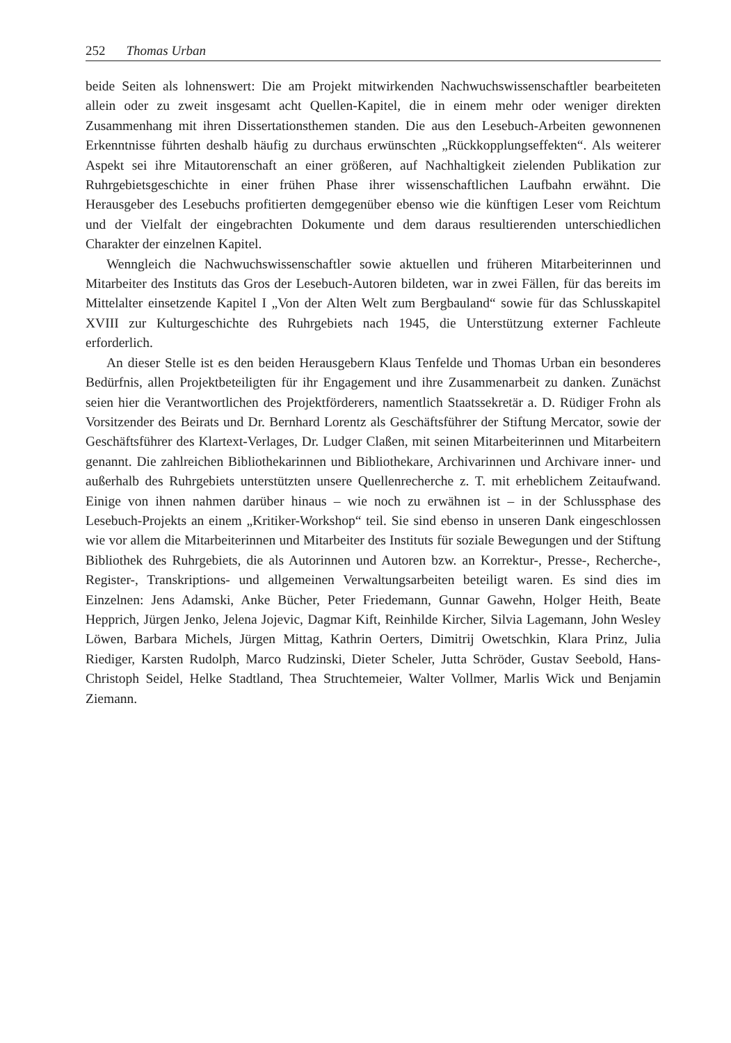252 Thomas Urban
beide Seiten als lohnenswert: Die am Projekt mitwirkenden Nachwuchswissenschaftler bearbeiteten allein oder zu zweit insgesamt acht Quellen-Kapitel, die in einem mehr oder weniger direkten Zusammenhang mit ihren Dissertationsthemen standen. Die aus den Lesebuch-Arbeiten gewonnenen Erkenntnisse führten deshalb häufig zu durchaus erwünschten „Rückkopplungseffekten“. Als weiterer Aspekt sei ihre Mitautorenschaft an einer größeren, auf Nachhaltigkeit zielenden Publikation zur Ruhrgebietsgeschichte in einer frühen Phase ihrer wissenschaftlichen Laufbahn erwähnt. Die Herausgeber des Lesebuchs profitierten demgegenüber ebenso wie die künftigen Leser vom Reichtum und der Vielfalt der eingebrachten Dokumente und dem daraus resultierenden unterschiedlichen Charakter der einzelnen Kapitel.
Wenngleich die Nachwuchswissenschaftler sowie aktuellen und früheren Mitarbeiterinnen und Mitarbeiter des Instituts das Gros der Lesebuch-Autoren bildeten, war in zwei Fällen, für das bereits im Mittelalter einsetzende Kapitel I „Von der Alten Welt zum Bergbauland“ sowie für das Schlusskapitel XVIII zur Kulturgeschichte des Ruhrgebiets nach 1945, die Unterstützung externer Fachleute erforderlich.
An dieser Stelle ist es den beiden Herausgebern Klaus Tenfelde und Thomas Urban ein besonderes Bedürfnis, allen Projektbeteiligten für ihr Engagement und ihre Zusammenarbeit zu danken. Zunächst seien hier die Verantwortlichen des Projektförderers, namentlich Staatssekretär a. D. Rüdiger Frohn als Vorsitzender des Beirats und Dr. Bernhard Lorentz als Geschäftsführer der Stiftung Mercator, sowie der Geschäftsführer des Klartext-Verlages, Dr. Ludger Claßen, mit seinen Mitarbeiterinnen und Mitarbeitern genannt. Die zahlreichen Bibliothekarinnen und Bibliothekare, Archivarinnen und Archivare inner- und außerhalb des Ruhrgebiets unterstützten unsere Quellenrecherche z. T. mit erheblichem Zeitaufwand. Einige von ihnen nahmen darüber hinaus – wie noch zu erwähnen ist – in der Schlussphase des Lesebuch-Projekts an einem „Kritiker-Workshop“ teil. Sie sind ebenso in unseren Dank eingeschlossen wie vor allem die Mitarbeiterinnen und Mitarbeiter des Instituts für soziale Bewegungen und der Stiftung Bibliothek des Ruhrgebiets, die als Autorinnen und Autoren bzw. an Korrektur-, Presse-, Recherche-, Register-, Transkriptions- und allgemeinen Verwaltungsarbeiten beteiligt waren. Es sind dies im Einzelnen: Jens Adamski, Anke Bücher, Peter Friedemann, Gunnar Gawehn, Holger Heith, Beate Hepprich, Jürgen Jenko, Jelena Jojevic, Dagmar Kift, Reinhilde Kircher, Silvia Lagemann, John Wesley Löwen, Barbara Michels, Jürgen Mittag, Kathrin Oerters, Dimitrij Owetschkin, Klara Prinz, Julia Riediger, Karsten Rudolph, Marco Rudzinski, Dieter Scheler, Jutta Schröder, Gustav Seebold, Hans-Christoph Seidel, Helke Stadtland, Thea Struchtemeier, Walter Vollmer, Marlis Wick und Benjamin Ziemann.